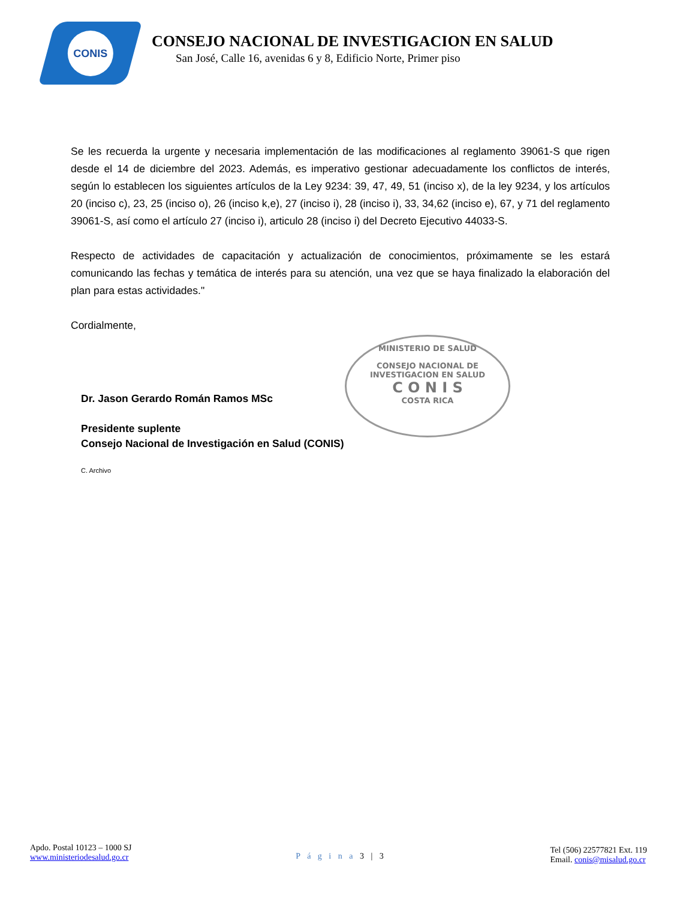CONIS
CONSEJO NACIONAL DE INVESTIGACION EN SALUD
San José, Calle 16, avenidas 6 y 8, Edificio Norte, Primer piso
Se les recuerda la urgente y necesaria implementación de las modificaciones al reglamento 39061-S que rigen desde el 14 de diciembre del 2023. Además, es imperativo gestionar adecuadamente los conflictos de interés, según lo establecen los siguientes artículos de la Ley 9234: 39, 47, 49, 51 (inciso x), de la ley 9234, y los artículos 20 (inciso c), 23, 25 (inciso o), 26 (inciso k,e), 27 (inciso i), 28 (inciso i), 33, 34,62 (inciso e), 67, y 71 del reglamento 39061-S, así como el artículo 27 (inciso i), articulo 28 (inciso i) del Decreto Ejecutivo 44033-S.
Respecto de actividades de capacitación y actualización de conocimientos, próximamente se les estará comunicando las fechas y temática de interés para su atención, una vez que se haya finalizado la elaboración del plan para estas actividades."
Cordialmente,
Dr. Jason Gerardo Román Ramos MSc
Presidente suplente
Consejo Nacional de Investigación en Salud (CONIS)
C. Archivo
MINISTERIO DE SALUD
CONSEJO NACIONAL DE
INVESTIGACION EN SALUD
C O N I S
COSTA RICA
Apdo. Postal 10123 – 1000 SJ
www.ministeriodesalud.go.cr
P á g i n a 3 | 3
Tel (506) 22577821 Ext. 119
Email. conis@misalud.go.cr